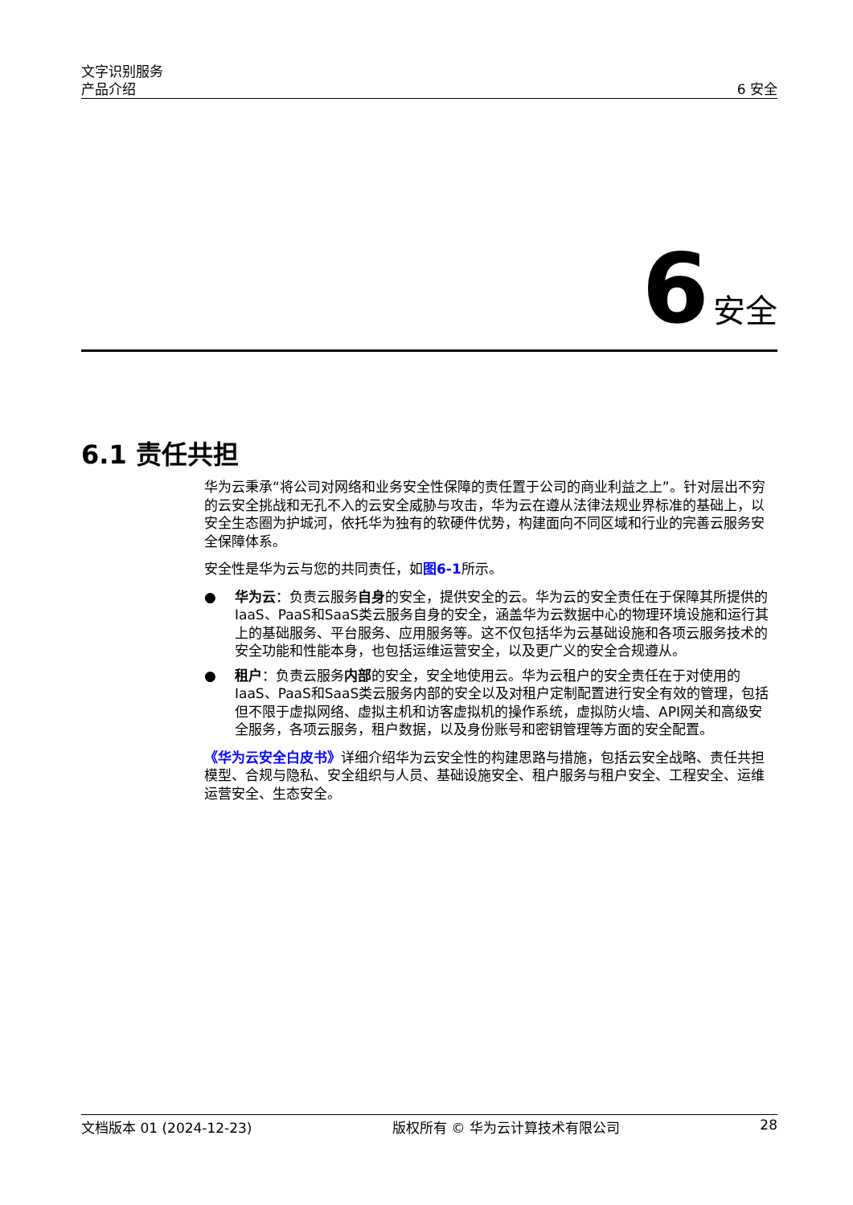文字识别服务
产品介绍
6 安全
6 安全
6.1 责任共担
华为云秉承“将公司对网络和业务安全性保障的责任置于公司的商业利益之上”。针对层出不穷的云安全挑战和无孔不入的云安全威胁与攻击，华为云在遵从法律法规业界标准的基础上，以安全生态圈为护城河，依托华为独有的软硬件优势，构建面向不同区域和行业的完善云服务安全保障体系。
安全性是华为云与您的共同责任，如图6-1所示。
● 华为云：负责云服务自身的安全，提供安全的云。华为云的安全责任在于保障其所提供的IaaS、PaaS和SaaS类云服务自身的安全，涵盖华为云数据中心的物理环境设施和运行其上的基础服务、平台服务、应用服务等。这不仅包括华为云基础设施和各项云服务技术的安全功能和性能本身，也包括运维运营安全，以及更广义的安全合规遵从。
● 租户：负责云服务内部的安全，安全地使用云。华为云租户的安全责任在于对使用的IaaS、PaaS和SaaS类云服务内部的安全以及对租户定制配置进行安全有效的管理，包括但不限于虚拟网络、虚拟主机和访客虚拟机的操作系统，虚拟防火墙、API网关和高级安全服务，各项云服务，租户数据，以及身份账号和密钥管理等方面的安全配置。
《华为云安全白皮书》详细介绍华为云安全性的构建思路与措施，包括云安全战略、责任共担模型、合规与隐私、安全组织与人员、基础设施安全、租户服务与租户安全、工程安全、运维运营安全、生态安全。
文档版本 01 (2024-12-23) 版权所有 © 华为云计算技术有限公司 28